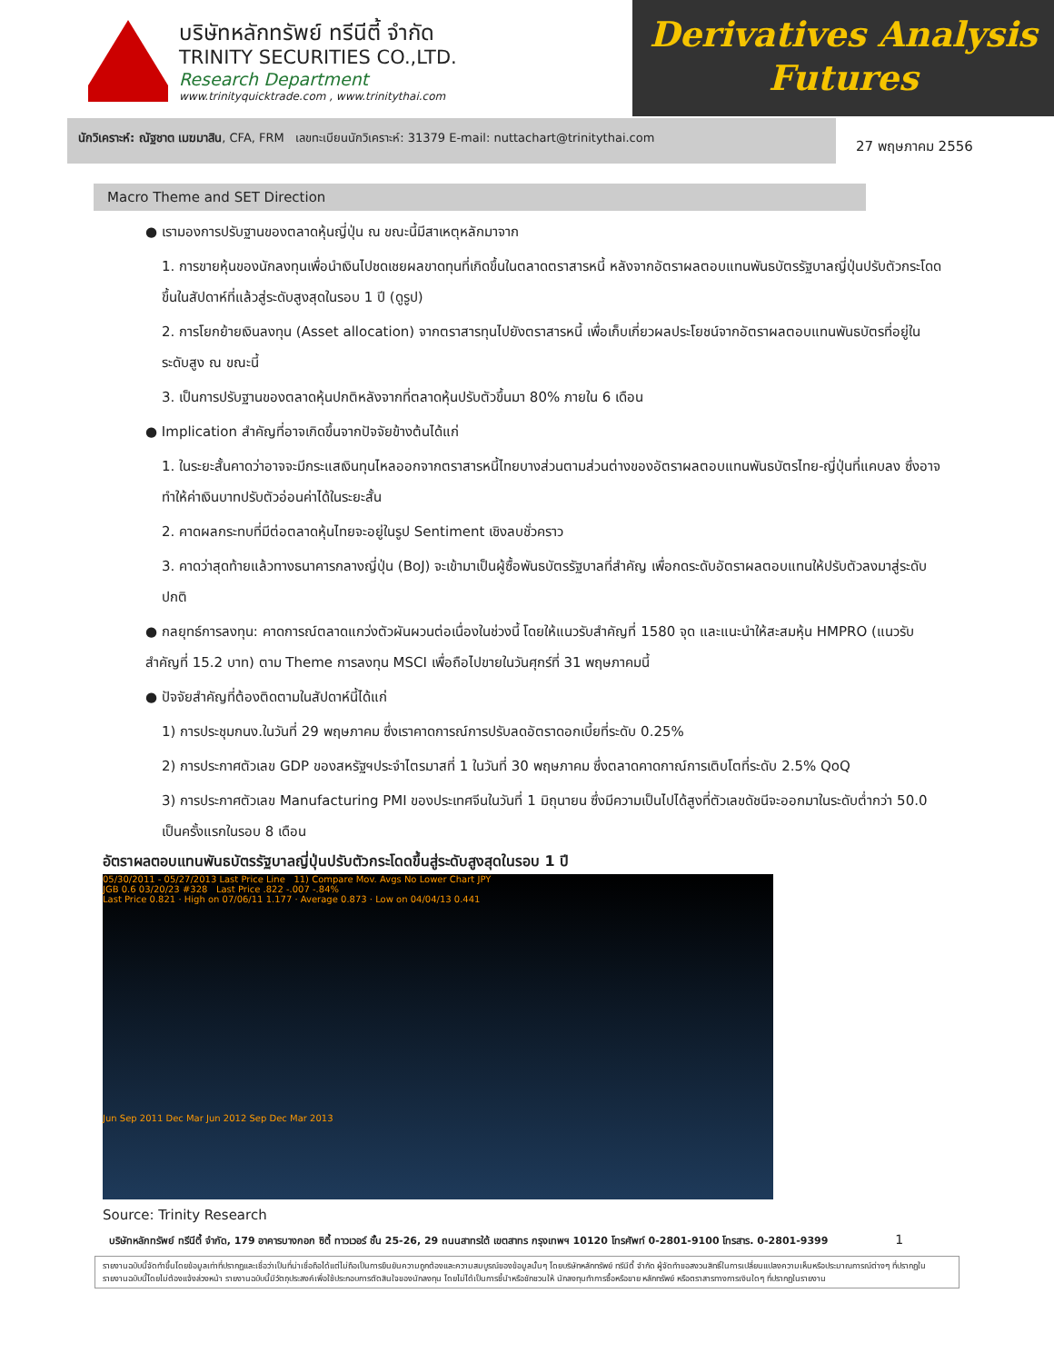บริษัทหลักทรัพย์ ทรีนีตี้ จำกัด
TRINITY SECURITIES CO.,LTD.
Research Department
www.trinityquicktrade.com , www.trinitythai.com
Derivatives Analysis
Futures
นักวิเคราะห์: ณัฐชาต เมฆมาสิน, CFA, FRM เลขทะเบียนนักวิเคราะห์: 31379 E-mail: nuttachart@trinitythai.com
27 พฤษภาคม 2556
Macro Theme and SET Direction
● เรามองการปรับฐานของตลาดหุ้นญี่ปุ่น ณ ขณะนี้มีสาเหตุหลักมาจาก
1. การขายหุ้นของนักลงทุนเพื่อนำเงินไปชดเชยผลขาดทุนที่เกิดขึ้นในตลาดตราสารหนี้ หลังจากอัตราผลตอบแทนพันธบัตรรัฐบาลญี่ปุ่นปรับตัวกระโดดขึ้นในสัปดาห์ที่แล้วสู่ระดับสูงสุดในรอบ 1 ปี (ดูรูป)
2. การโยกย้ายเงินลงทุน (Asset allocation) จากตราสารทุนไปยังตราสารหนี้ เพื่อเก็บเกี่ยวผลประโยชน์จากอัตราผลตอบแทนพันธบัตรที่อยู่ในระดับสูง ณ ขณะนี้
3. เป็นการปรับฐานของตลาดหุ้นปกติหลังจากที่ตลาดหุ้นปรับตัวขึ้นมา 80% ภายใน 6 เดือน
● Implication สำคัญที่อาจเกิดขึ้นจากปัจจัยข้างต้นได้แก่
1. ในระยะสั้นคาดว่าอาจจะมีกระแสเงินทุนไหลออกจากตราสารหนี้ไทยบางส่วนตามส่วนต่างของอัตราผลตอบแทนพันธบัตรไทย-ญี่ปุ่นที่แคบลง ซึ่งอาจทำให้ค่าเงินบาทปรับตัวอ่อนค่าได้ในระยะสั้น
2. คาดผลกระทบที่มีต่อตลาดหุ้นไทยจะอยู่ในรูป Sentiment เชิงลบชั่วคราว
3. คาดว่าสุดท้ายแล้วทางธนาคารกลางญี่ปุ่น (BoJ) จะเข้ามาเป็นผู้ซื้อพันธบัตรรัฐบาลที่สำคัญ เพื่อกดระดับอัตราผลตอบแทนให้ปรับตัวลงมาสู่ระดับปกติ
● กลยุทธ์การลงทุน: คาดการณ์ตลาดแกว่งตัวผันผวนต่อเนื่องในช่วงนี้ โดยให้แนวรับสำคัญที่ 1580 จุด และแนะนำให้สะสมหุ้น HMPRO (แนวรับสำคัญที่ 15.2 บาท) ตาม Theme การลงทุน MSCI เพื่อถือไปขายในวันศุกร์ที่ 31 พฤษภาคมนี้
● ปัจจัยสำคัญที่ต้องติดตามในสัปดาห์นี้ได้แก่
1) การประชุมกนง.ในวันที่ 29 พฤษภาคม ซึ่งเราคาดการณ์การปรับลดอัตราดอกเบี้ยที่ระดับ 0.25%
2) การประกาศตัวเลข GDP ของสหรัฐฯประจำไตรมาสที่ 1 ในวันที่ 30 พฤษภาคม ซึ่งตลาดคาดกาณ์การเติบโตที่ระดับ 2.5% QoQ
3) การประกาศตัวเลข Manufacturing PMI ของประเทศจีนในวันที่ 1 มิถุนายน ซึ่งมีความเป็นไปได้สูงที่ตัวเลขดัชนีจะออกมาในระดับต่ำกว่า 50.0 เป็นครั้งแรกในรอบ 8 เดือน
อัตราผลตอบแทนพันธบัตรรัฐบาลญี่ปุ่นปรับตัวกระโดดขึ้นสู่ระดับสูงสุดในรอบ 1 ปี
05/30/2011 - 05/27/2013 Last Price Line 11) Compare Mov. Avgs No Lower Chart JPY
JGB 0.6 03/20/23 #328 Last Price .822 -.007 -.84%
Last Price 0.821 · High on 07/06/11 1.177 · Average 0.873 · Low on 04/04/13 0.441
Jun Sep 2011 Dec Mar Jun 2012 Sep Dec Mar 2013
Source: Trinity Research
บริษัทหลักทรัพย์ ทรีนีตี้ จำกัด, 179 อาคารบางกอก ซิตี้ ทาวเวอร์ ชั้น 25-26, 29 ถนนสาทรใต้ เขตสาทร กรุงเทพฯ 10120 โทรศัพท์ 0-2801-9100 โทรสาร. 0-2801-9399 1
รายงานฉบับนี้จัดทำขึ้นโดยข้อมูลเท่าที่ปรากฏและเชื่อว่าเป็นที่น่าเชื่อถือได้แต่ไม่ถือเป็นการยืนยันความถูกต้องและความสมบูรณ์ของข้อมูลนั้นๆ โดยบริษัทหลักทรัพย์ ทรีนีตี้ จำกัด ผู้จัดทำขอสงวนสิทธิ์ในการเปลี่ยนแปลงความเห็นหรือประมาณการณ์ต่างๆ ที่ปรากฏในรายงานฉบับนี้โดยไม่ต้องแจ้งล่วงหน้า รายงานฉบับนี้มีวัตถุประสงค์เพื่อใช้ประกอบการตัดสินใจของนักลงทุน โดยไม่ได้เป็นการชี้นำหรือชักชวนให้ นักลงทุนทำการซื้อหรือขาย หลักทรัพย์ หรือตราสารทางการเงินใดๆ ที่ปรากฏในรายงาน